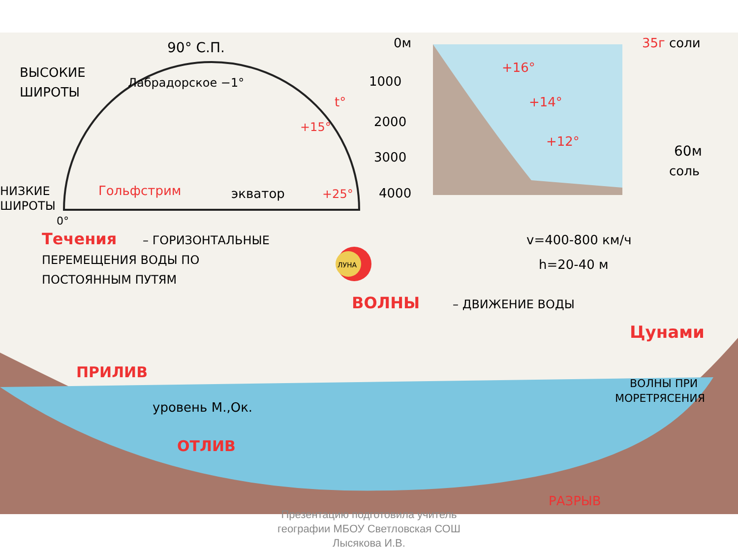90° С.П.
ВЫСОКИЕ
ШИРОТЫ
Лабрадорское −1°
Гольфстрим
+15°
t°
экватор
+25°
НИЗКИЕ
ШИРОТЫ
0°
0м
1000
2000
3000
4000
+16°
+14°
+12°
35г соли
60м
соль
Течения
– ГОРИЗОНТАЛЬНЫЕ
ПЕРЕМЕЩЕНИЯ ВОДЫ ПО
ПОСТОЯННЫМ ПУТЯМ
ЛУНА
v=400-800 км/ч
h=20-40 м
ВОЛНЫ
– ДВИЖЕНИЕ ВОДЫ
Цунами
ПРИЛИВ
уровень М.,Ок.
ОТЛИВ
ВОЛНЫ ПРИ
МОРЕТРЯСЕНИЯ
РАЗРЫВ
Презентацию подготовила учитель
географии МБОУ Светловская СОШ
Лысякова И.В.